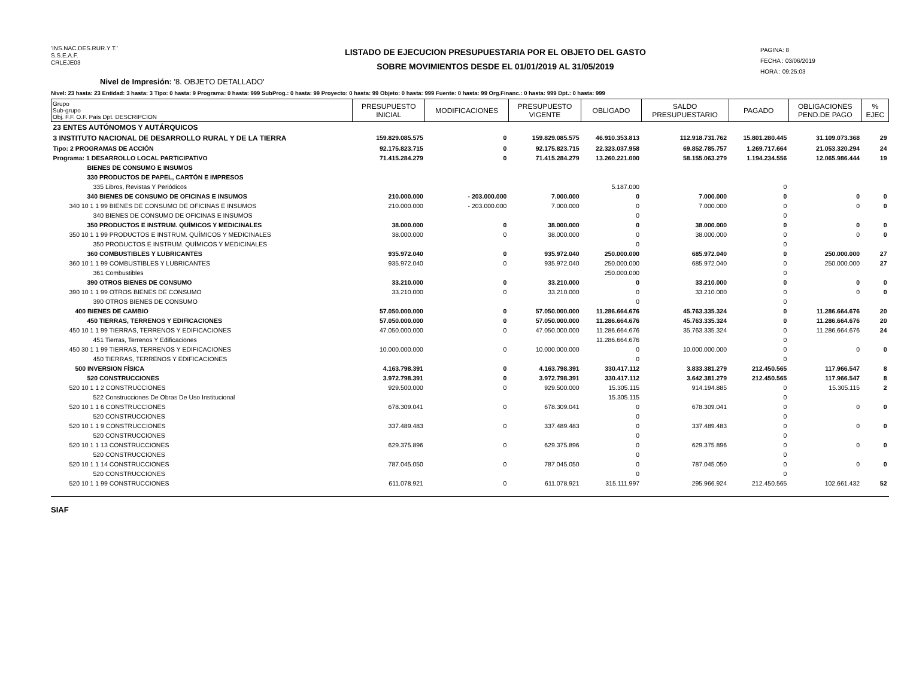'INS.NAC.DES.RUR.Y T.'
S.S.E.A.F.
CRLEJE03
LISTADO DE EJECUCION PRESUPUESTARIA POR EL OBJETO DEL GASTO
SOBRE MOVIMIENTOS DESDE EL 01/01/2019 AL 31/05/2019
PAGINA: 8
FECHA : 03/06/2019
HORA : 09:25:03
Nivel de Impresión: '8. OBJETO DETALLADO'
Nivel: 23 hasta: 23 Entidad: 3 hasta: 3 Tipo: 0 hasta: 9 Programa: 0 hasta: 999 SubProg.: 0 hasta: 99 Proyecto: 0 hasta: 99 Objeto: 0 hasta: 999 Fuente: 0 hasta: 99 Org.Financ.: 0 hasta: 999 Dpt.: 0 hasta: 999
| Grupo Sub-grupo Obj. F.F. O.F. País Dpt. DESCRIPCION | PRESUPUESTO INICIAL | MODIFICACIONES | PRESUPUESTO VIGENTE | OBLIGADO | SALDO PRESUPUESTARIO | PAGADO | OBLIGACIONES PEND.DE PAGO | % EJEC |
| --- | --- | --- | --- | --- | --- | --- | --- | --- |
| 23 ENTES AUTÓNOMOS Y AUTÁRQUICOS | | | | | | | | |
| 3 INSTITUTO NACIONAL DE DESARROLLO RURAL Y DE LA TIERRA | 159.829.085.575 | 0 | 159.829.085.575 | 46.910.353.813 | 112.918.731.762 | 15.801.280.445 | 31.109.073.368 | 29 |
| Tipo: 2 PROGRAMAS DE ACCIÓN | 92.175.823.715 | 0 | 92.175.823.715 | 22.323.037.958 | 69.852.785.757 | 1.269.717.664 | 21.053.320.294 | 24 |
| Programa: 1 DESARROLLO LOCAL PARTICIPATIVO | 71.415.284.279 | 0 | 71.415.284.279 | 13.260.221.000 | 58.155.063.279 | 1.194.234.556 | 12.065.986.444 | 19 |
| BIENES DE CONSUMO E INSUMOS | | | | | | | | |
| 330 PRODUCTOS DE PAPEL, CARTÓN E IMPRESOS | | | | | | | | |
| 335 Libros, Revistas Y Periódicos | | | | 5.187.000 | | 0 | | |
| 340 BIENES DE CONSUMO DE OFICINAS E INSUMOS | 210.000.000 | - 203.000.000 | 7.000.000 | 0 | 7.000.000 | 0 | 0 | 0 |
| 340 10 1 1 99 BIENES DE CONSUMO DE OFICINAS E INSUMOS | 210.000.000 | - 203.000.000 | 7.000.000 | 0 | 7.000.000 | 0 | 0 | 0 |
| 340 BIENES DE CONSUMO DE OFICINAS E INSUMOS | | | | 0 | | 0 | | |
| 350 PRODUCTOS E INSTRUM. QUÍMICOS Y MEDICINALES | 38.000.000 | 0 | 38.000.000 | 0 | 38.000.000 | 0 | 0 | 0 |
| 350 10 1 1 99 PRODUCTOS E INSTRUM. QUÍMICOS Y MEDICINALES | 38.000.000 | 0 | 38.000.000 | 0 | 38.000.000 | 0 | 0 | 0 |
| 350 PRODUCTOS E INSTRUM. QUÍMICOS Y MEDICINALES | | | | 0 | | 0 | | |
| 360 COMBUSTIBLES Y LUBRICANTES | 935.972.040 | 0 | 935.972.040 | 250.000.000 | 685.972.040 | 0 | 250.000.000 | 27 |
| 360 10 1 1 99 COMBUSTIBLES Y LUBRICANTES | 935.972.040 | 0 | 935.972.040 | 250.000.000 | 685.972.040 | 0 | 250.000.000 | 27 |
| 361 Combustibles | | | | 250.000.000 | | 0 | | |
| 390 OTROS BIENES DE CONSUMO | 33.210.000 | 0 | 33.210.000 | 0 | 33.210.000 | 0 | 0 | 0 |
| 390 10 1 1 99 OTROS BIENES DE CONSUMO | 33.210.000 | 0 | 33.210.000 | 0 | 33.210.000 | 0 | 0 | 0 |
| 390 OTROS BIENES DE CONSUMO | | | | 0 | | 0 | | |
| 400 BIENES DE CAMBIO | 57.050.000.000 | 0 | 57.050.000.000 | 11.286.664.676 | 45.763.335.324 | 0 | 11.286.664.676 | 20 |
| 450 TIERRAS, TERRENOS Y EDIFICACIONES | 57.050.000.000 | 0 | 57.050.000.000 | 11.286.664.676 | 45.763.335.324 | 0 | 11.286.664.676 | 20 |
| 450 10 1 1 99 TIERRAS, TERRENOS Y EDIFICACIONES | 47.050.000.000 | 0 | 47.050.000.000 | 11.286.664.676 | 35.763.335.324 | 0 | 11.286.664.676 | 24 |
| 451 Tierras, Terrenos Y Edificaciones | | | | 11.286.664.676 | | 0 | | |
| 450 30 1 1 99 TIERRAS, TERRENOS Y EDIFICACIONES | 10.000.000.000 | 0 | 10.000.000.000 | 0 | 10.000.000.000 | 0 | 0 | 0 |
| 450 TIERRAS, TERRENOS Y EDIFICACIONES | | | | 0 | | 0 | | |
| 500 INVERSION FÍSICA | 4.163.798.391 | 0 | 4.163.798.391 | 330.417.112 | 3.833.381.279 | 212.450.565 | 117.966.547 | 8 |
| 520 CONSTRUCCIONES | 3.972.798.391 | 0 | 3.972.798.391 | 330.417.112 | 3.642.381.279 | 212.450.565 | 117.966.547 | 8 |
| 520 10 1 1 2 CONSTRUCCIONES | 929.500.000 | 0 | 929.500.000 | 15.305.115 | 914.194.885 | 0 | 15.305.115 | 2 |
| 522 Construcciones De Obras De Uso Institucional | | | | 15.305.115 | | 0 | | |
| 520 10 1 1 6 CONSTRUCCIONES | 678.309.041 | 0 | 678.309.041 | 0 | 678.309.041 | 0 | 0 | 0 |
| 520 CONSTRUCCIONES | | | | 0 | | 0 | | |
| 520 10 1 1 9 CONSTRUCCIONES | 337.489.483 | 0 | 337.489.483 | 0 | 337.489.483 | 0 | 0 | 0 |
| 520 CONSTRUCCIONES | | | | 0 | | 0 | | |
| 520 10 1 1 13 CONSTRUCCIONES | 629.375.896 | 0 | 629.375.896 | 0 | 629.375.896 | 0 | 0 | 0 |
| 520 CONSTRUCCIONES | | | | 0 | | 0 | | |
| 520 10 1 1 14 CONSTRUCCIONES | 787.045.050 | 0 | 787.045.050 | 0 | 787.045.050 | 0 | 0 | 0 |
| 520 CONSTRUCCIONES | | | | 0 | | 0 | | |
| 520 10 1 1 99 CONSTRUCCIONES | 611.078.921 | 0 | 611.078.921 | 315.111.997 | 295.966.924 | 212.450.565 | 102.661.432 | 52 |
SIAF